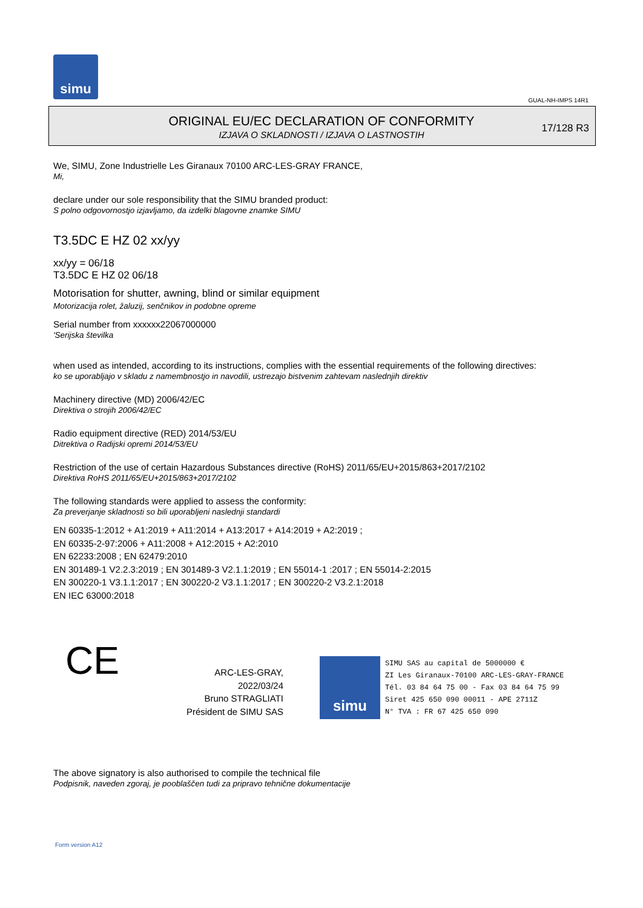simu
GUAL-NH-IMPS 14R1
ORIGINAL EU/EC DECLARATION OF CONFORMITY
IZJAVA O SKLADNOSTI / IZJAVA O LASTNOSTIH
17/128 R3
We, SIMU, Zone Industrielle Les Giranaux 70100 ARC-LES-GRAY FRANCE,
Mi,
declare under our sole responsibility that the SIMU branded product:
S polno odgovornostjo izjavljamo, da izdelki blagovne znamke SIMU
T3.5DC E HZ 02 xx/yy
xx/yy = 06/18
T3.5DC E HZ 02 06/18
Motorisation for shutter, awning, blind or similar equipment
Motorizacija rolet, žaluzij, senčnikov in podobne opreme
Serial number from xxxxxx22067000000
'Serijska številka
when used as intended, according to its instructions, complies with the essential requirements of the following directives:
ko se uporabljajo v skladu z namembnostjo in navodili, ustrezajo bistvenim zahtevam naslednjih direktiv
Machinery directive (MD) 2006/42/EC
Direktiva o strojih 2006/42/EC
Radio equipment directive (RED) 2014/53/EU
Ditrektiva o Radijski opremi 2014/53/EU
Restriction of the use of certain Hazardous Substances directive (RoHS) 2011/65/EU+2015/863+2017/2102
Direktiva RoHS 2011/65/EU+2015/863+2017/2102
The following standards were applied to assess the conformity:
Za preverjanje skladnosti so bili uporabljeni naslednji standardi
EN 60335-1:2012 + A1:2019 + A11:2014 + A13:2017 + A14:2019 + A2:2019 ;
EN 60335-2-97:2006 + A11:2008 + A12:2015 + A2:2010
EN 62233:2008 ; EN 62479:2010
EN 301489-1 V2.2.3:2019 ; EN 301489-3 V2.1.1:2019 ; EN 55014-1 :2017 ; EN 55014-2:2015
EN 300220-1 V3.1.1:2017 ; EN 300220-2 V3.1.1:2017 ; EN 300220-2 V3.2.1:2018
EN IEC 63000:2018
CE
ARC-LES-GRAY, 2022/03/24
Bruno STRAGLIATI
Président de SIMU SAS
simu
SIMU SAS au capital de 5000000 €
ZI Les Giranaux-70100 ARC-LES-GRAY-FRANCE
Tél. 03 84 64 75 00 - Fax 03 84 64 75 99
Siret 425 650 090 00011 - APE 2711Z
N° TVA : FR 67 425 650 090
The above signatory is also authorised to compile the technical file
Podpisnik, naveden zgoraj, je pooblaščen tudi za pripravo tehnične dokumentacije
Form version A12